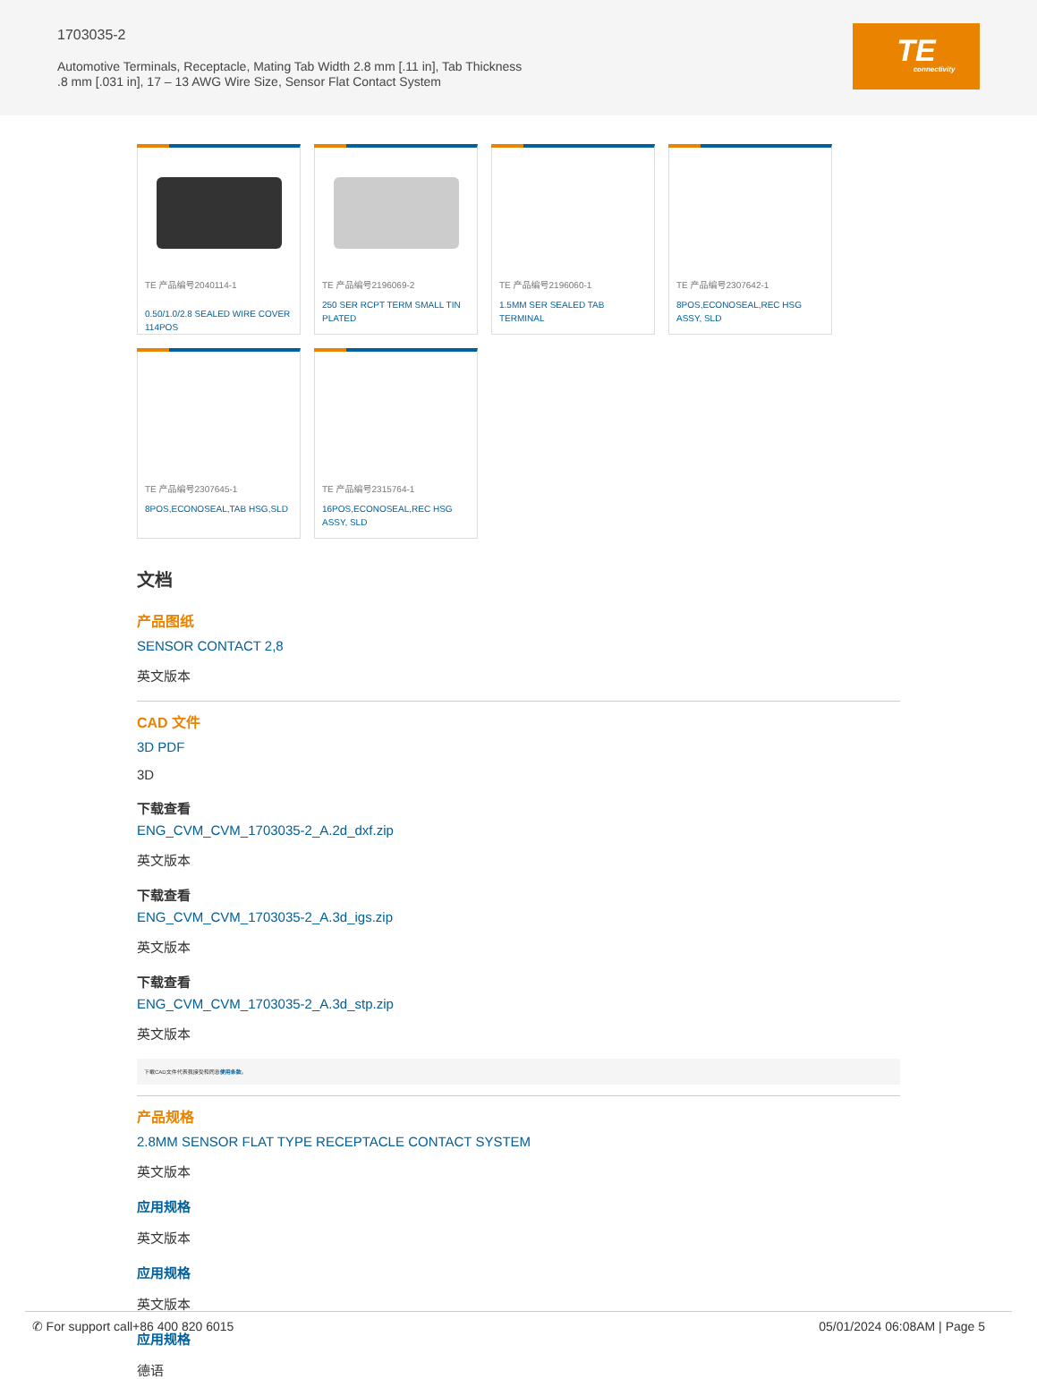1703035-2
Automotive Terminals, Receptacle, Mating Tab Width 2.8 mm [.11 in], Tab Thickness .8 mm [.031 in], 17 – 13 AWG Wire Size, Sensor Flat Contact System
TE
connectivity
TE 产品编号2040114-1
0.50/1.0/2.8 SEALED WIRE COVER 114POS
TE 产品编号2196069-2
250 SER RCPT TERM SMALL TIN PLATED
TE 产品编号2196060-1
1.5MM SER SEALED TAB TERMINAL
TE 产品编号2307642-1
8POS,ECONOSEAL,REC HSG ASSY, SLD
TE 产品编号2307645-1
8POS,ECONOSEAL,TAB HSG,SLD
TE 产品编号2315764-1
16POS,ECONOSEAL,REC HSG ASSY, SLD
文档
产品图纸
SENSOR CONTACT 2,8
英文版本
CAD 文件
3D PDF
3D
下载查看
ENG_CVM_CVM_1703035-2_A.2d_dxf.zip
英文版本
下载查看
ENG_CVM_CVM_1703035-2_A.3d_igs.zip
英文版本
下载查看
ENG_CVM_CVM_1703035-2_A.3d_stp.zip
英文版本
下载CAD文件代表我接受和同意使用条款。
产品规格
2.8MM SENSOR FLAT TYPE RECEPTACLE CONTACT SYSTEM
英文版本
应用规格
英文版本
应用规格
英文版本
应用规格
德语
✆ For support call+86 400 820 6015 05/01/2024 06:08AM | Page 5